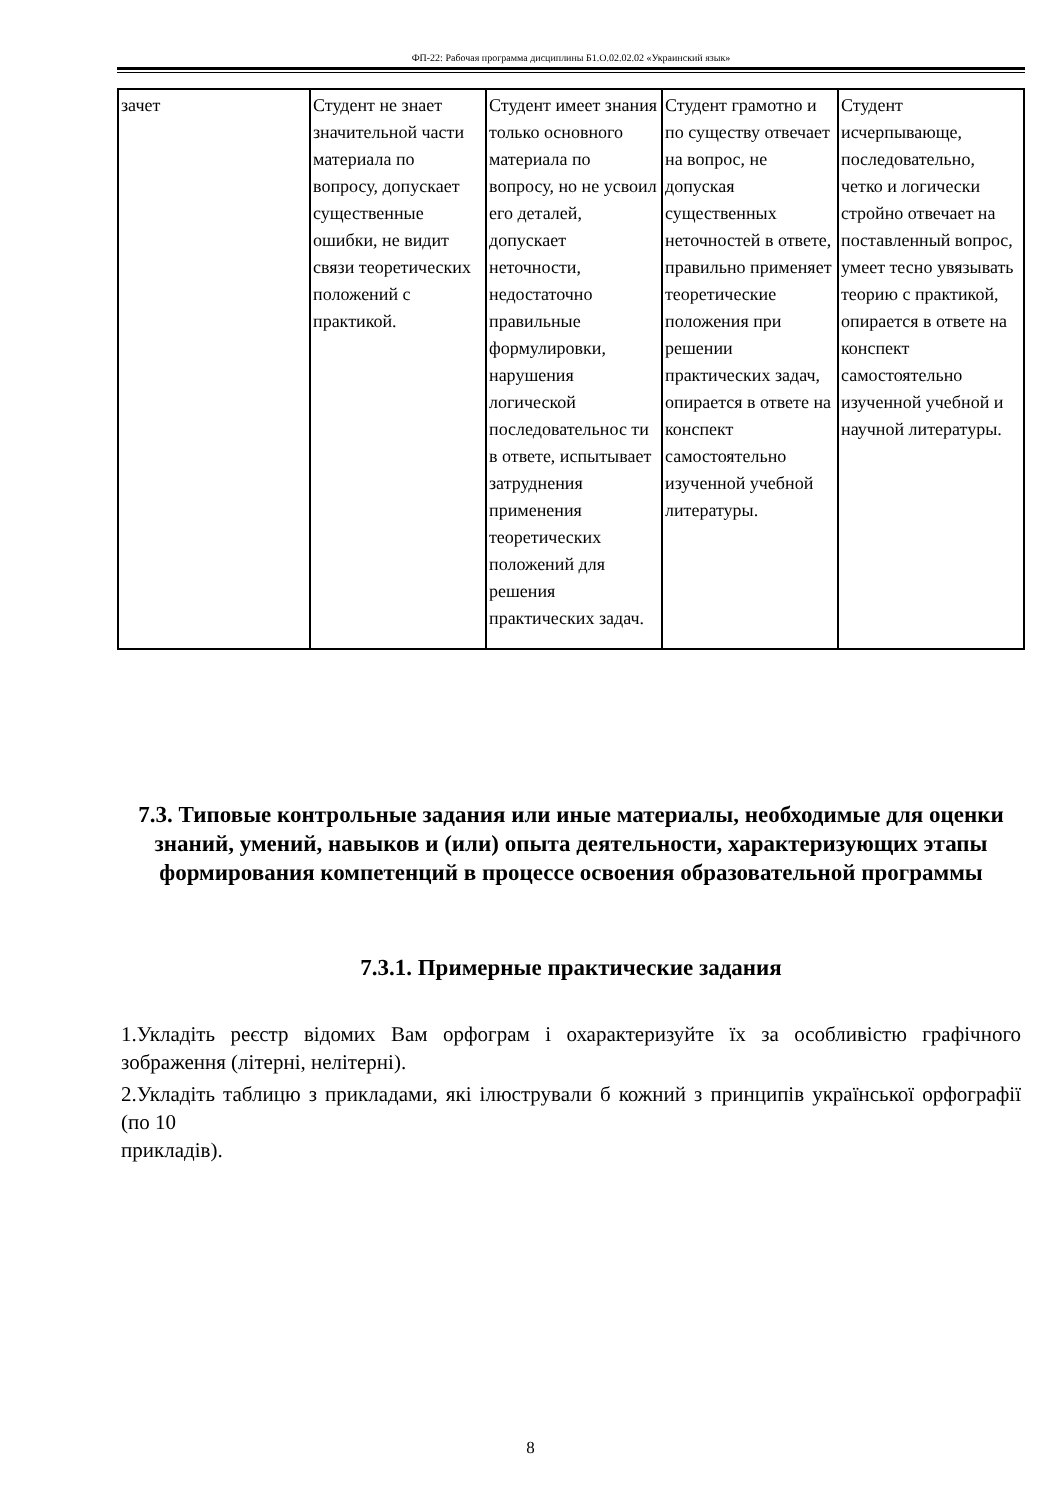ФП-22: Рабочая программа дисциплины Б1.О.02.02.02 «Украинский язык»
| зачет | Студент не знает значительной части материала по вопросу, допускает существенные ошибки, не видит связи теоретических положений с практикой. | Студент имеет знания только основного материала по вопросу, но не усвоил его деталей, допускает неточности, недостаточно правильные формулировки, нарушения логической последовательнос ти в ответе, испытывает затруднения применения теоретических положений для решения практических задач. | Студент грамотно и по существу отвечает на вопрос, не допуская существенных неточностей в ответе, правильно применяет теоретические положения при решении практических задач, опирается в ответе на конспект самостоятельно изученной учебной литературы. | Студент исчерпывающе, последовательно, четко и логически стройно отвечает на поставленный вопрос, умеет тесно увязывать теорию с практикой, опирается в ответе на конспект самостоятельно изученной учебной и научной литературы. |
7.3. Типовые контрольные задания или иные материалы, необходимые для оценки знаний, умений, навыков и (или) опыта деятельности, характеризующих этапы формирования компетенций в процессе освоения образовательной программы
7.3.1. Примерные практические задания
1.Укладіть реєстр відомих Вам орфограм і охарактеризуйте їх за особливістю графічного зображення (літерні, нелітерні).
2.Укладіть таблицю з прикладами, які ілюстрували б кожний з принципів української орфографії (по 10
прикладів).
8